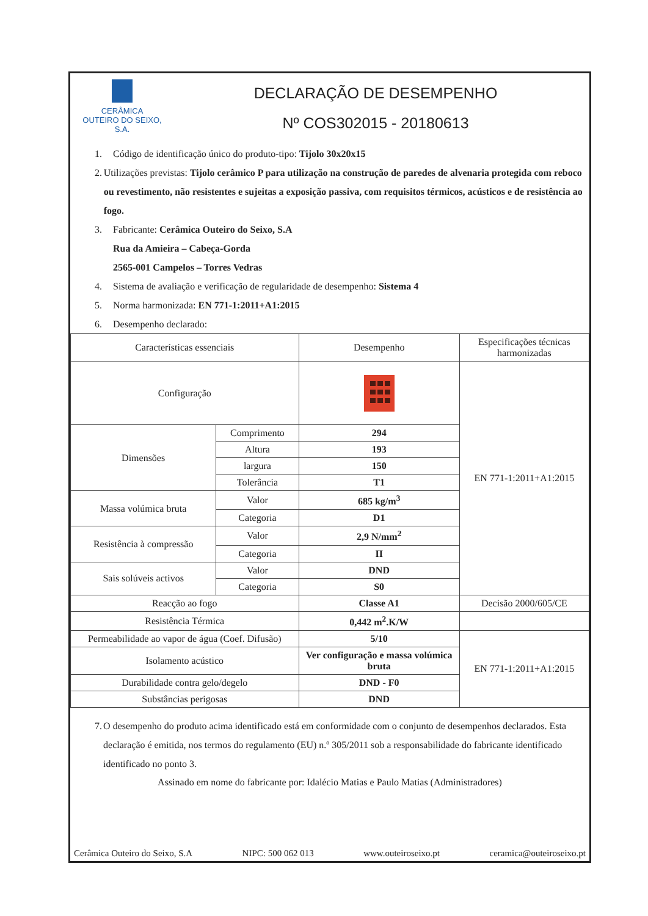CERÂMICA
OUTEIRO DO SEIXO, S.A.
DECLARAÇÃO DE DESEMPENHO
Nº COS302015 - 20180613
1. Código de identificação único do produto-tipo: Tijolo 30x20x15
2. Utilizações previstas: Tijolo cerâmico P para utilização na construção de paredes de alvenaria protegida com reboco ou revestimento, não resistentes e sujeitas a exposição passiva, com requisitos térmicos, acústicos e de resistência ao fogo.
3. Fabricante: Cerâmica Outeiro do Seixo, S.A
Rua da Amieira – Cabeça-Gorda
2565-001 Campelos – Torres Vedras
4. Sistema de avaliação e verificação de regularidade de desempenho: Sistema 4
5. Norma harmonizada: EN 771-1:2011+A1:2015
6. Desempenho declarado:
| Características essenciais | | Desempenho | Especificações técnicas harmonizadas |
| --- | --- | --- | --- |
| Configuração | | | EN 771-1:2011+A1:2015 |
| Dimensões | Comprimento | 294 | |
| | Altura | 193 | |
| | largura | 150 | |
| | Tolerância | T1 | |
| Massa volúmica bruta | Valor | 685 kg/m<sup>3</sup> | |
| | Categoria | D1 | |
| Resistência à compressão | Valor | 2,9 N/mm<sup>2</sup> | |
| | Categoria | II | |
| Sais solúveis activos | Valor | DND | |
| | Categoria | S0 | |
| Reacção ao fogo | | Classe A1 | Decisão 2000/605/CE |
| Resistência Térmica | | 0,442 m<sup>2</sup>.K/W | |
| Permeabilidade ao vapor de água (Coef. Difusão) | | 5/10 | EN 771-1:2011+A1:2015 |
| Isolamento acústico | | Ver configuração e massa volúmica bruta | |
| Durabilidade contra gelo/degelo | | DND - F0 | |
| Substâncias perigosas | | DND | |
7. O desempenho do produto acima identificado está em conformidade com o conjunto de desempenhos declarados. Esta declaração é emitida, nos termos do regulamento (EU) n.º 305/2011 sob a responsabilidade do fabricante identificado identificado no ponto 3.
Assinado em nome do fabricante por: Idalécio Matias e Paulo Matias (Administradores)
Cerâmica Outeiro do Seixo, S.A NIPC: 500 062 013 www.outeiroseixo.pt ceramica@outeiroseixo.pt